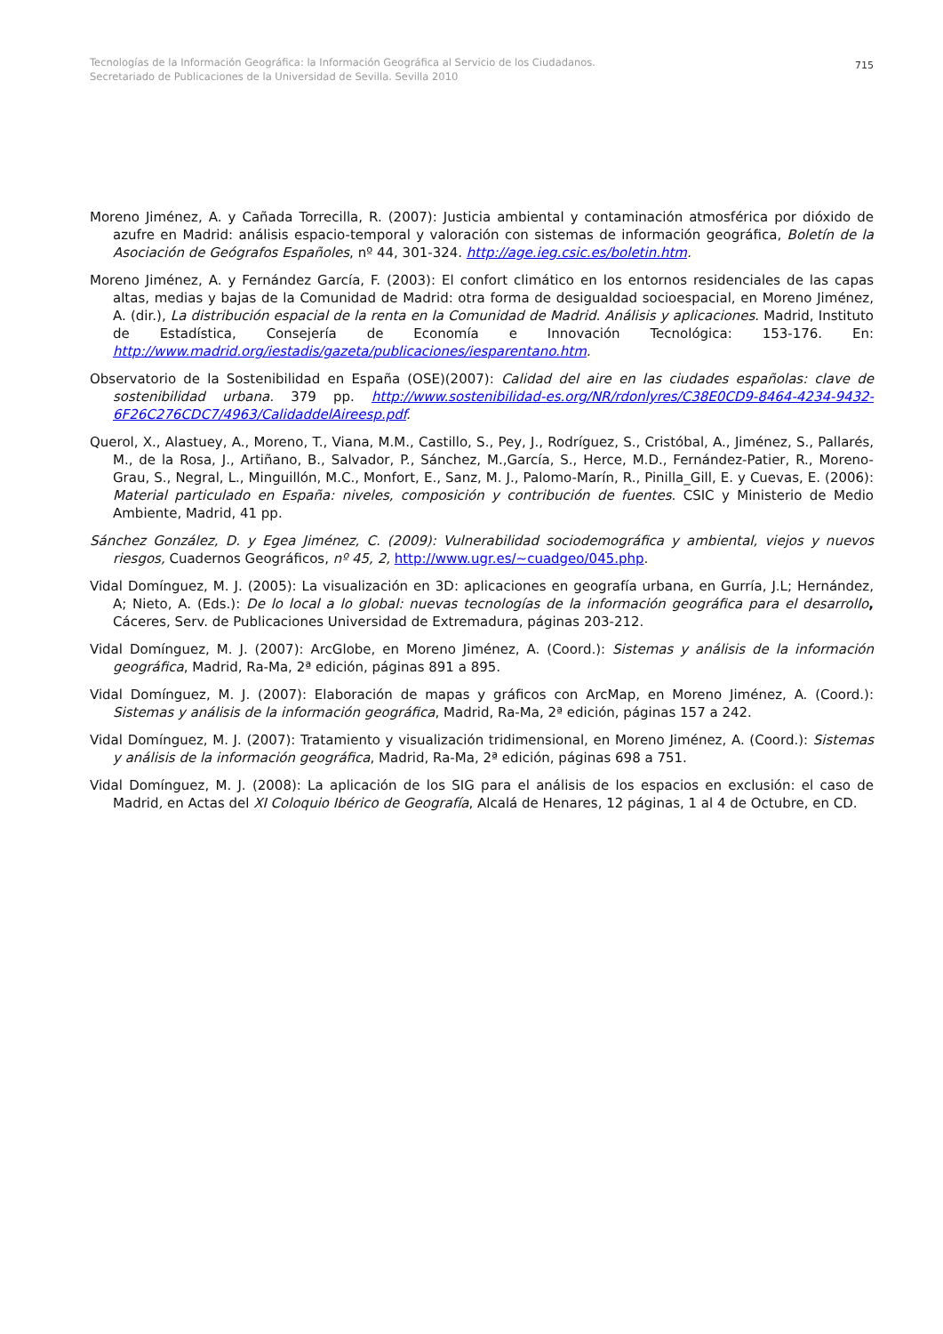Tecnologías de la Información Geográfica: la Información Geográfica al Servicio de los Ciudadanos.
Secretariado de Publicaciones de la Universidad de Sevilla. Sevilla 2010
715
Moreno Jiménez, A. y Cañada Torrecilla, R. (2007): Justicia ambiental y contaminación atmosférica por dióxido de azufre en Madrid: análisis espacio-temporal y valoración con sistemas de información geográfica, Boletín de la Asociación de Geógrafos Españoles, nº 44, 301-324. http://age.ieg.csic.es/boletin.htm.
Moreno Jiménez, A. y Fernández García, F. (2003): El confort climático en los entornos residenciales de las capas altas, medias y bajas de la Comunidad de Madrid: otra forma de desigualdad socioespacial, en Moreno Jiménez, A. (dir.), La distribución espacial de la renta en la Comunidad de Madrid. Análisis y aplicaciones. Madrid, Instituto de Estadística, Consejería de Economía e Innovación Tecnológica: 153-176. En: http://www.madrid.org/iestadis/gazeta/publicaciones/iesparentano.htm.
Observatorio de la Sostenibilidad en España (OSE)(2007): Calidad del aire en las ciudades españolas: clave de sostenibilidad urbana. 379 pp. http://www.sostenibilidad-es.org/NR/rdonlyres/C38E0CD9-8464-4234-9432-6F26C276CDC7/4963/CalidaddelAireesp.pdf.
Querol, X., Alastuey, A., Moreno, T., Viana, M.M., Castillo, S., Pey, J., Rodríguez, S., Cristóbal, A., Jiménez, S., Pallarés, M., de la Rosa, J., Artiñano, B., Salvador, P., Sánchez, M.,García, S., Herce, M.D., Fernández-Patier, R., Moreno-Grau, S., Negral, L., Minguillón, M.C., Monfort, E., Sanz, M. J., Palomo-Marín, R., Pinilla_Gill, E. y Cuevas, E. (2006): Material particulado en España: niveles, composición y contribución de fuentes. CSIC y Ministerio de Medio Ambiente, Madrid, 41 pp.
Sánchez González, D. y Egea Jiménez, C. (2009): Vulnerabilidad sociodemográfica y ambiental, viejos y nuevos riesgos, Cuadernos Geográficos, nº 45, 2, http://www.ugr.es/~cuadgeo/045.php.
Vidal Domínguez, M. J. (2005): La visualización en 3D: aplicaciones en geografía urbana, en Gurría, J.L; Hernández, A; Nieto, A. (Eds.): De lo local a lo global: nuevas tecnologías de la información geográfica para el desarrollo, Cáceres, Serv. de Publicaciones Universidad de Extremadura, páginas 203-212.
Vidal Domínguez, M. J. (2007): ArcGlobe, en Moreno Jiménez, A. (Coord.): Sistemas y análisis de la información geográfica, Madrid, Ra-Ma, 2ª edición, páginas 891 a 895.
Vidal Domínguez, M. J. (2007): Elaboración de mapas y gráficos con ArcMap, en Moreno Jiménez, A. (Coord.): Sistemas y análisis de la información geográfica, Madrid, Ra-Ma, 2ª edición, páginas 157 a 242.
Vidal Domínguez, M. J. (2007): Tratamiento y visualización tridimensional, en Moreno Jiménez, A. (Coord.): Sistemas y análisis de la información geográfica, Madrid, Ra-Ma, 2ª edición, páginas 698 a 751.
Vidal Domínguez, M. J. (2008): La aplicación de los SIG para el análisis de los espacios en exclusión: el caso de Madrid, en Actas del XI Coloquio Ibérico de Geografía, Alcalá de Henares, 12 páginas, 1 al 4 de Octubre, en CD.